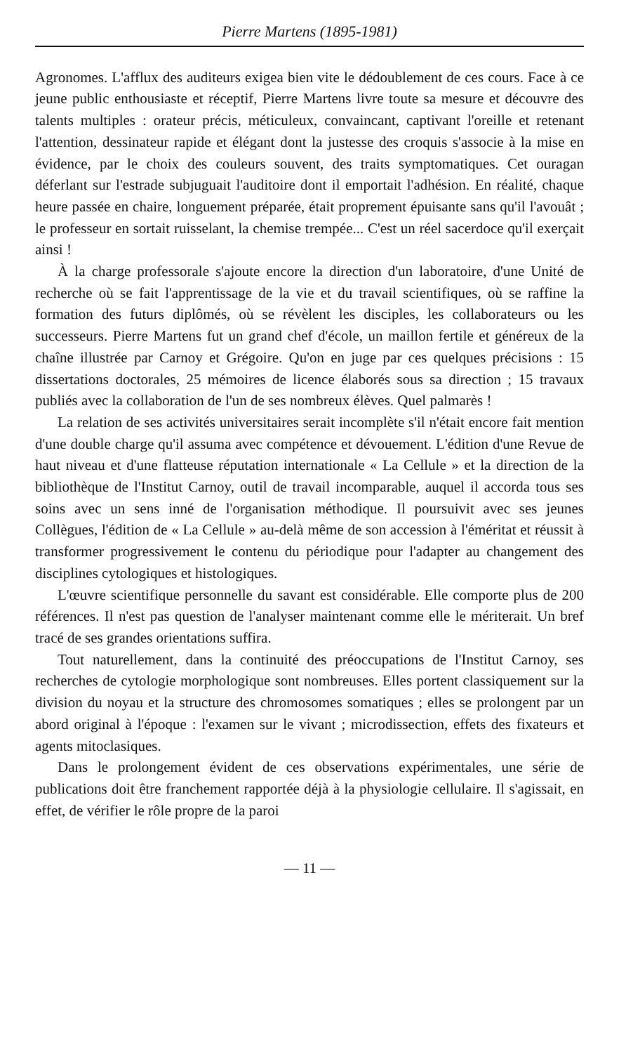Pierre Martens (1895-1981)
Agronomes. L'afflux des auditeurs exigea bien vite le dédoublement de ces cours. Face à ce jeune public enthousiaste et réceptif, Pierre Martens livre toute sa mesure et découvre des talents multiples : orateur précis, méticuleux, convaincant, captivant l'oreille et retenant l'attention, dessinateur rapide et élégant dont la justesse des croquis s'associe à la mise en évidence, par le choix des couleurs souvent, des traits symptomatiques. Cet ouragan déferlant sur l'estrade subjuguait l'auditoire dont il emportait l'adhésion. En réalité, chaque heure passée en chaire, longuement préparée, était proprement épuisante sans qu'il l'avouât ; le professeur en sortait ruisselant, la chemise trempée... C'est un réel sacerdoce qu'il exerçait ainsi !
À la charge professorale s'ajoute encore la direction d'un laboratoire, d'une Unité de recherche où se fait l'apprentissage de la vie et du travail scientifiques, où se raffine la formation des futurs diplômés, où se révèlent les disciples, les collaborateurs ou les successeurs. Pierre Martens fut un grand chef d'école, un maillon fertile et généreux de la chaîne illustrée par Carnoy et Grégoire. Qu'on en juge par ces quelques précisions : 15 dissertations doctorales, 25 mémoires de licence élaborés sous sa direction ; 15 travaux publiés avec la collaboration de l'un de ses nombreux élèves. Quel palmarès !
La relation de ses activités universitaires serait incomplète s'il n'était encore fait mention d'une double charge qu'il assuma avec compétence et dévouement. L'édition d'une Revue de haut niveau et d'une flatteuse réputation internationale « La Cellule » et la direction de la bibliothèque de l'Institut Carnoy, outil de travail incomparable, auquel il accorda tous ses soins avec un sens inné de l'organisation méthodique. Il poursuivit avec ses jeunes Collègues, l'édition de « La Cellule » au-delà même de son accession à l'éméritat et réussit à transformer progressivement le contenu du périodique pour l'adapter au changement des disciplines cytologiques et histologiques.
L'œuvre scientifique personnelle du savant est considérable. Elle comporte plus de 200 références. Il n'est pas question de l'analyser maintenant comme elle le mériterait. Un bref tracé de ses grandes orientations suffira.
Tout naturellement, dans la continuité des préoccupations de l'Institut Carnoy, ses recherches de cytologie morphologique sont nombreuses. Elles portent classiquement sur la division du noyau et la structure des chromosomes somatiques ; elles se prolongent par un abord original à l'époque : l'examen sur le vivant ; microdissection, effets des fixateurs et agents mitoclasiques.
Dans le prolongement évident de ces observations expérimentales, une série de publications doit être franchement rapportée déjà à la physiologie cellulaire. Il s'agissait, en effet, de vérifier le rôle propre de la paroi
— 11 —